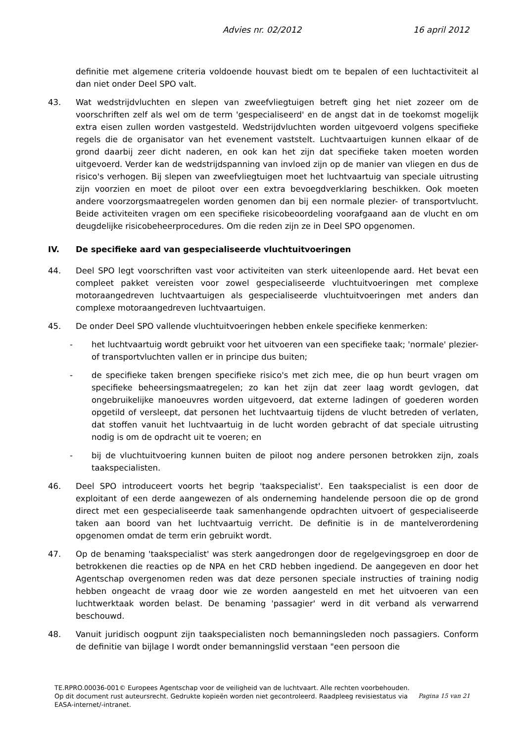Advies nr. 02/2012 16 april 2012
definitie met algemene criteria voldoende houvast biedt om te bepalen of een luchtactiviteit al dan niet onder Deel SPO valt.
43. Wat wedstrijdvluchten en slepen van zweefvliegtuigen betreft ging het niet zozeer om de voorschriften zelf als wel om de term 'gespecialiseerd' en de angst dat in de toekomst mogelijk extra eisen zullen worden vastgesteld. Wedstrijdvluchten worden uitgevoerd volgens specifieke regels die de organisator van het evenement vaststelt. Luchtvaartuigen kunnen elkaar of de grond daarbij zeer dicht naderen, en ook kan het zijn dat specifieke taken moeten worden uitgevoerd. Verder kan de wedstrijdspanning van invloed zijn op de manier van vliegen en dus de risico's verhogen. Bij slepen van zweefvliegtuigen moet het luchtvaartuig van speciale uitrusting zijn voorzien en moet de piloot over een extra bevoegdverklaring beschikken. Ook moeten andere voorzorgsmaatregelen worden genomen dan bij een normale plezier- of transportvlucht. Beide activiteiten vragen om een specifieke risicobeoordeling voorafgaand aan de vlucht en om deugdelijke risicobeheerprocedures. Om die reden zijn ze in Deel SPO opgenomen.
IV. De specifieke aard van gespecialiseerde vluchtuitvoeringen
44. Deel SPO legt voorschriften vast voor activiteiten van sterk uiteenlopende aard. Het bevat een compleet pakket vereisten voor zowel gespecialiseerde vluchtuitvoeringen met complexe motoraangedreven luchtvaartuigen als gespecialiseerde vluchtuitvoeringen met anders dan complexe motoraangedreven luchtvaartuigen.
45. De onder Deel SPO vallende vluchtuitvoeringen hebben enkele specifieke kenmerken:
- het luchtvaartuig wordt gebruikt voor het uitvoeren van een specifieke taak; 'normale' plezier- of transportvluchten vallen er in principe dus buiten;
- de specifieke taken brengen specifieke risico's met zich mee, die op hun beurt vragen om specifieke beheersingsmaatregelen; zo kan het zijn dat zeer laag wordt gevlogen, dat ongebruikelijke manoeuvres worden uitgevoerd, dat externe ladingen of goederen worden opgetild of versleept, dat personen het luchtvaartuig tijdens de vlucht betreden of verlaten, dat stoffen vanuit het luchtvaartuig in de lucht worden gebracht of dat speciale uitrusting nodig is om de opdracht uit te voeren; en
- bij de vluchtuitvoering kunnen buiten de piloot nog andere personen betrokken zijn, zoals taakspecialisten.
46. Deel SPO introduceert voorts het begrip 'taakspecialist'. Een taakspecialist is een door de exploitant of een derde aangewezen of als onderneming handelende persoon die op de grond direct met een gespecialiseerde taak samenhangende opdrachten uitvoert of gespecialiseerde taken aan boord van het luchtvaartuig verricht. De definitie is in de mantelverordening opgenomen omdat de term erin gebruikt wordt.
47. Op de benaming 'taakspecialist' was sterk aangedrongen door de regelgevingsgroep en door de betrokkenen die reacties op de NPA en het CRD hebben ingediend. De aangegeven en door het Agentschap overgenomen reden was dat deze personen speciale instructies of training nodig hebben ongeacht de vraag door wie ze worden aangesteld en met het uitvoeren van een luchtwerktaak worden belast. De benaming 'passagier' werd in dit verband als verwarrend beschouwd.
48. Vanuit juridisch oogpunt zijn taakspecialisten noch bemanningsleden noch passagiers. Conform de definitie van bijlage I wordt onder bemanningslid verstaan "een persoon die
TE.RPRO.00036-001© Europees Agentschap voor de veiligheid van de luchtvaart. Alle rechten voorbehouden.
Pagina 15 van 21 Op dit document rust auteursrecht. Gedrukte kopieën worden niet gecontroleerd. Raadpleeg revisiestatus via EASA-internet/-intranet.